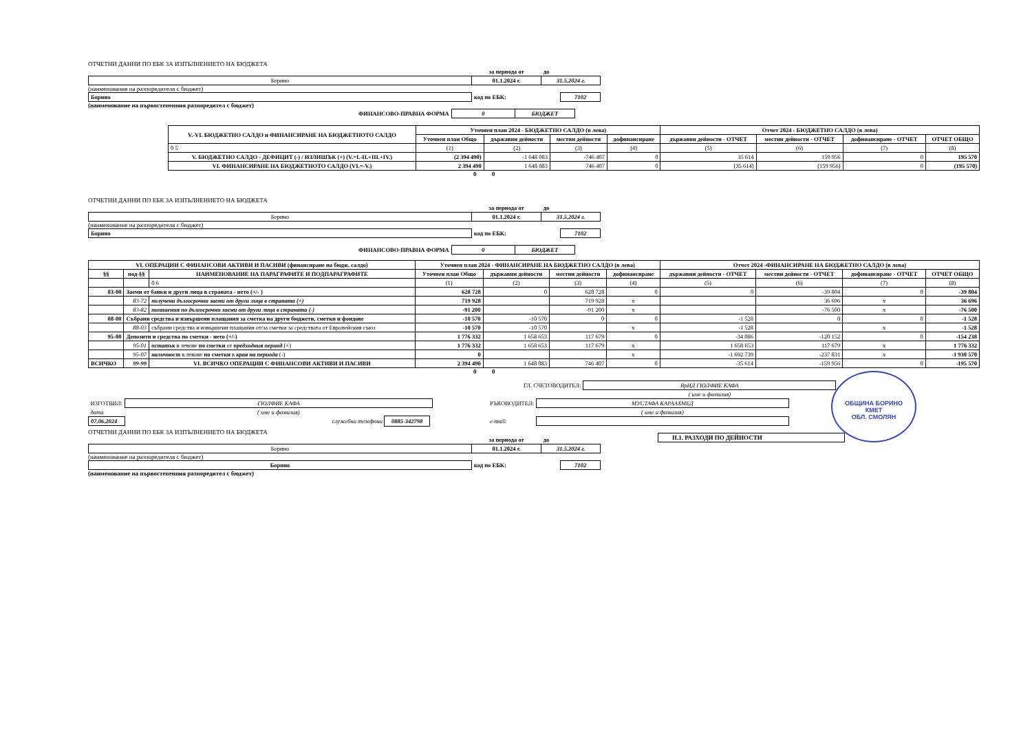ОТЧЕТНИ ДАННИ ПО ЕБК ЗА ИЗПЪЛНЕНИЕТО НА БЮДЖЕТА
| | за периода от | до |
| Борино | 01.1.2024 г. | 31.5.2024 г. |
(наименование на разпоредителя с бюджет)
| Борино | код по ЕБК: | 7102 |
(наименование на първостепенния разпоредител с бюджет)
| ФИНАНСОВО-ПРАВНА ФОРМА | 0 | БЮДЖЕТ |
| V.-VI. БЮДЖЕТНО САЛДО и ФИНАНСИРАНЕ НА БЮДЖЕТНОТО САЛДО | Уточнен план 2024 - БЮДЖЕТНО САЛДО (в лева) | | | | Отчет 2024 - БЮДЖЕТНО САЛДО (в лева) | | | |
| --- | --- | --- | --- | --- | --- | --- | --- | --- |
| | Уточнен план Общо | държавни дейности | местни дейности | дофинансиране | държавни дейности - ОТЧЕТ | местни дейности - ОТЧЕТ | дофинансиране - ОТЧЕТ | ОТЧЕТ ОБЩО |
| 0 5 | (1) | (2) | (3) | (4) | (5) | (6) | (7) | (8) |
| V. БЮДЖЕТНО САЛДО - ДЕФИЦИТ (-) / ИЗЛИШЪК (+) (V.=I.-II.+III.+IV.) | (2 394 490) | -1 648 083 | -746 407 | 0 | 35 614 | 159 956 | 0 | 195 570 |
| VI. ФИНАНСИРАНЕ НА БЮДЖЕТНОТО САЛДО (VI.=-V.) | 2 394 490 | 1 648 083 | 746 407 | 0 | (35 614) | (159 956) | 0 | (195 570) |
0 0
ОТЧЕТНИ ДАННИ ПО ЕБК ЗА ИЗПЪЛНЕНИЕТО НА БЮДЖЕТА
| | за периода от | до |
| Борино | 01.1.2024 г. | 31.5.2024 г. |
(наименование на разпоредителя с бюджет)
| Борино | код по ЕБК: | 7102 |
| ФИНАНСОВО-ПРАВНА ФОРМА | 0 | БЮДЖЕТ |
| VI. ОПЕРАЦИИ С ФИНАНСОВИ АКТИВИ И ПАСИВИ (финансиране на бюдж. салдо) | | | Уточнен план 2024 - ФИНАНСИРАНЕ НА БЮДЖЕТНО САЛДО (в лева) | | | | Отчет 2024 -ФИНАНСИРАНЕ НА БЮДЖЕТНО САЛДО (в лева) | | | |
| --- | --- | --- | --- | --- | --- | --- | --- | --- | --- | --- |
| §§ | под-§§ | НАИМЕНОВАНИЕ НА ПАРАГРАФИТЕ И ПОДПАРАГРАФИТЕ | Уточнен план Общо | държавни дейности | местни дейности | дофинансиране | държавни дейности - ОТЧЕТ | местни дейности - ОТЧЕТ | дофинансиране - ОТЧЕТ | ОТЧЕТ ОБЩО |
| | | 0 6 | (1) | (2) | (3) | (4) | (5) | (6) | (7) | (8) |
| 83-00 | Заеми от банки и други лица в страната - нето (+/- ) | | 628 728 | 0 | 628 728 | 0 | 0 | -39 804 | 0 | -39 804 |
| | 83-72 | получени дългосрочни заеми от други лица в страната (+) | 719 928 | | 719 928 | x | | 36 696 | x | 36 696 |
| | 83-82 | погашения по дългосрочни заеми от други лица в страната (-) | -91 200 | | -91 200 | x | | -76 500 | x | -76 500 |
| 88-00 | Събрани средства и извършени плащания за сметка на други бюджети, сметки и фондове | | -10 570 | -10 570 | 0 | 0 | -1 528 | 0 | 0 | -1 528 |
| | 88-03 | събрани средства и извършени плащания от/за сметки за средствата от Европейския съюз | -10 570 | -10 570 | | x | -1 528 | | x | -1 528 |
| 95-00 | Депозити и средства по сметки - нето (+/-) | | 1 776 332 | 1 658 653 | 117 679 | 0 | -34 086 | -120 152 | 0 | -154 238 |
| | 95-01 | остатък в левове по сметки от предходния период (+) | 1 776 332 | 1 658 653 | 117 679 | x | 1 658 653 | 117 679 | x | 1 776 332 |
| | 95-07 | наличност в левове по сметки в края на периода (-) | 0 | | | x | -1 692 739 | -237 831 | x | -1 930 570 |
| ВСИЧКО | 99-99 | VI. ВСИЧКО ОПЕРАЦИИ С ФИНАНСОВИ АКТИВИ И ПАСИВИ | 2 394 490 | 1 648 083 | 746 407 | 0 | -35 614 | -159 956 | 0 | -195 570 |
0 0
| ГЛ. СЧЕТОВОДИТЕЛ: | ВрИД ГЮЛФИЕ КАФА |
| | ( име и фамилия) |
| ИЗГОТВИЛ: | ГЮЛФИЕ КАФА |
| дата | ( име и фамилия) |
| 07.06.2024 | служебни телефони 0885-342798 |
| РЪКОВОДИТЕЛ: | МУСТАФА КАРААХМЕД |
| | ( име и фамилия) |
| e-mail: | |
ОБЩИНА БОРИНО
КМЕТ
ОБЛ. СМОЛЯН
ОТЧЕТНИ ДАННИ ПО ЕБК ЗА ИЗПЪЛНЕНИЕТО НА БЮДЖЕТА
| | за периода от | до |
| Борино | 01.1.2024 г. | 31.5.2024 г. |
(наименование на разпоредителя с бюджет)
| Борино | код по ЕБК: | 7102 |
(наименование на първостепенния разпоредител с бюджет)
II.1. РАЗХОДИ ПО ДЕЙНОСТИ